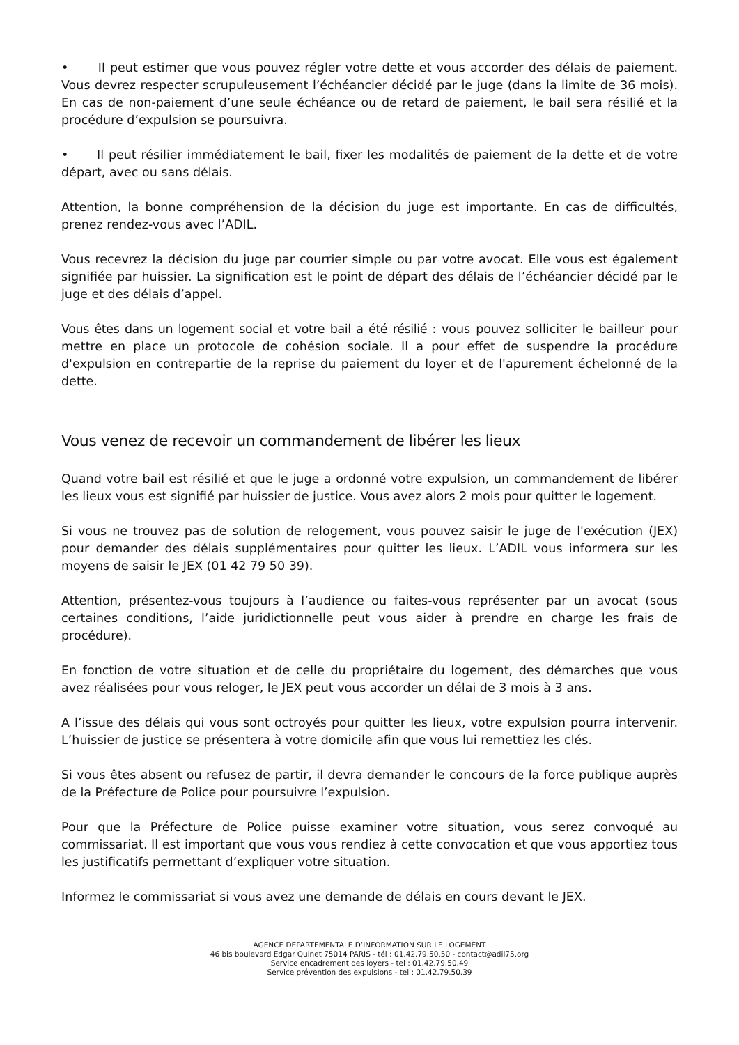• Il peut estimer que vous pouvez régler votre dette et vous accorder des délais de paiement. Vous devrez respecter scrupuleusement l’échéancier décidé par le juge (dans la limite de 36 mois). En cas de non-paiement d’une seule échéance ou de retard de paiement, le bail sera résilié et la procédure d’expulsion se poursuivra.
• Il peut résilier immédiatement le bail, fixer les modalités de paiement de la dette et de votre départ, avec ou sans délais.
Attention, la bonne compréhension de la décision du juge est importante. En cas de difficultés, prenez rendez-vous avec l’ADIL.
Vous recevrez la décision du juge par courrier simple ou par votre avocat. Elle vous est également signifiée par huissier. La signification est le point de départ des délais de l’échéancier décidé par le juge et des délais d’appel.
Vous êtes dans un logement social et votre bail a été résilié : vous pouvez solliciter le bailleur pour mettre en place un protocole de cohésion sociale. Il a pour effet de suspendre la procédure d'expulsion en contrepartie de la reprise du paiement du loyer et de l'apurement échelonné de la dette.
Vous venez de recevoir un commandement de libérer les lieux
Quand votre bail est résilié et que le juge a ordonné votre expulsion, un commandement de libérer les lieux vous est signifié par huissier de justice. Vous avez alors 2 mois pour quitter le logement.
Si vous ne trouvez pas de solution de relogement, vous pouvez saisir le juge de l'exécution (JEX) pour demander des délais supplémentaires pour quitter les lieux. L’ADIL vous informera sur les moyens de saisir le JEX (01 42 79 50 39).
Attention, présentez-vous toujours à l’audience ou faites-vous représenter par un avocat (sous certaines conditions, l’aide juridictionnelle peut vous aider à prendre en charge les frais de procédure).
En fonction de votre situation et de celle du propriétaire du logement, des démarches que vous avez réalisées pour vous reloger, le JEX peut vous accorder un délai de 3 mois à 3 ans.
A l’issue des délais qui vous sont octroyés pour quitter les lieux, votre expulsion pourra intervenir. L’huissier de justice se présentera à votre domicile afin que vous lui remettiez les clés.
Si vous êtes absent ou refusez de partir, il devra demander le concours de la force publique auprès de la Préfecture de Police pour poursuivre l’expulsion.
Pour que la Préfecture de Police puisse examiner votre situation, vous serez convoqué au commissariat. Il est important que vous vous rendiez à cette convocation et que vous apportiez tous les justificatifs permettant d’expliquer votre situation.
Informez le commissariat si vous avez une demande de délais en cours devant le JEX.
AGENCE DEPARTEMENTALE D’INFORMATION SUR LE LOGEMENT
46 bis boulevard Edgar Quinet 75014 PARIS - tél : 01.42.79.50.50 - contact@adil75.org
Service encadrement des loyers - tel : 01.42.79.50.49
Service prévention des expulsions - tel : 01.42.79.50.39